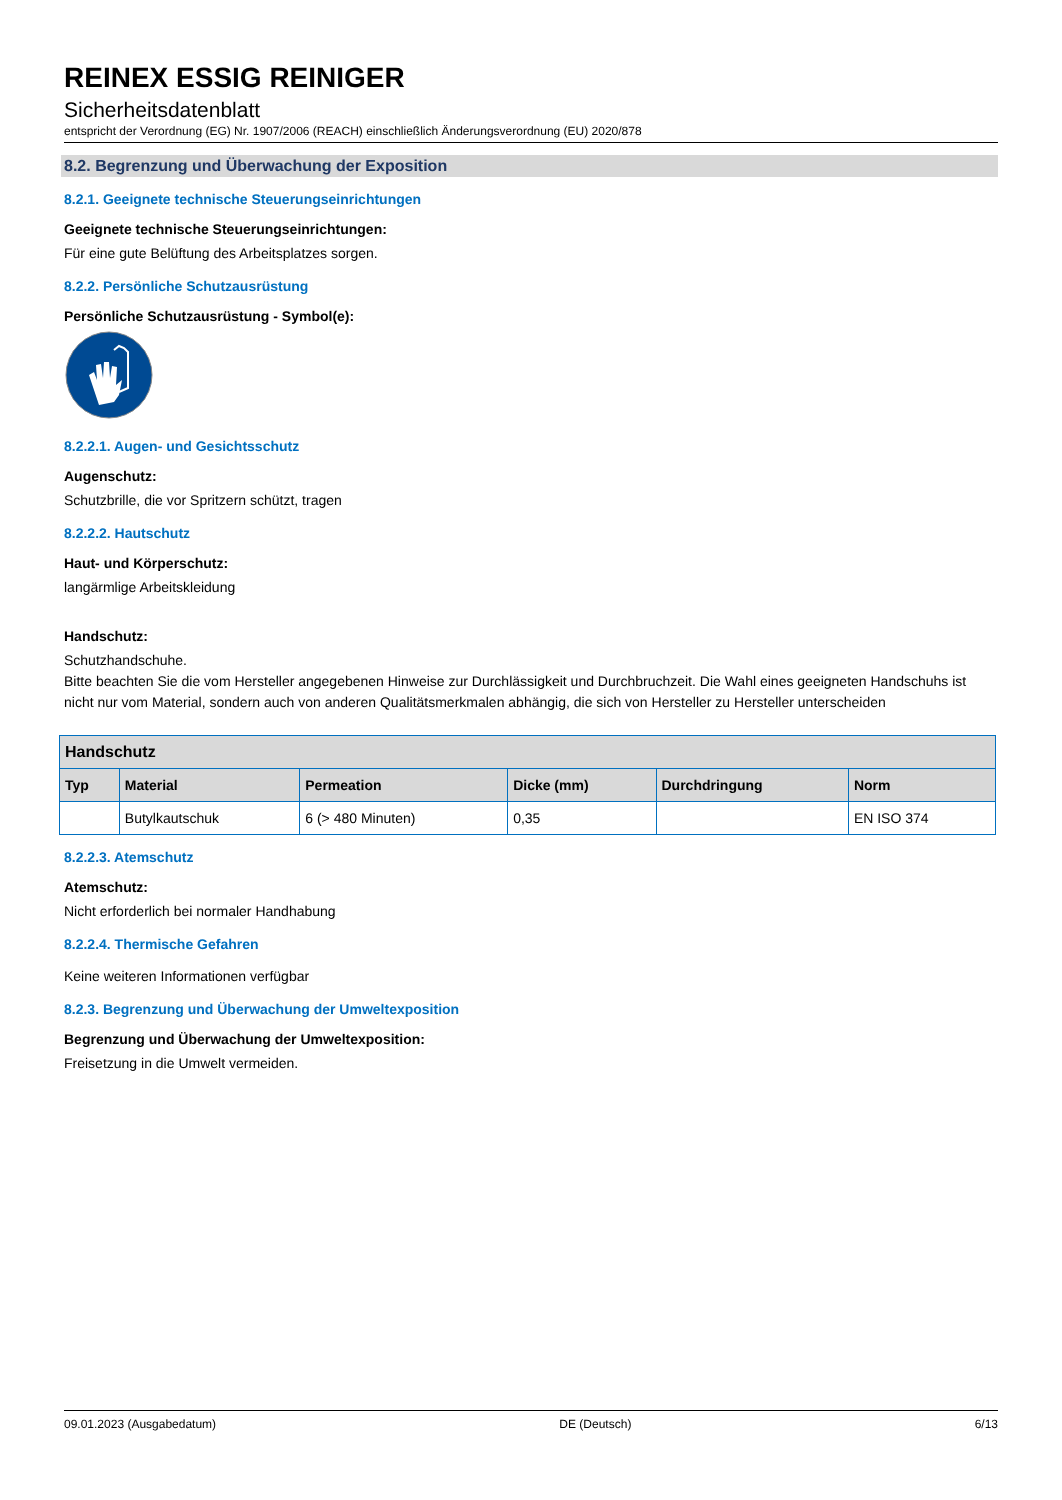REINEX ESSIG REINIGER
Sicherheitsdatenblatt
entspricht der Verordnung (EG) Nr. 1907/2006 (REACH) einschließlich Änderungsverordnung (EU) 2020/878
8.2. Begrenzung und Überwachung der Exposition
8.2.1. Geeignete technische Steuerungseinrichtungen
Geeignete technische Steuerungseinrichtungen:
Für eine gute Belüftung des Arbeitsplatzes sorgen.
8.2.2. Persönliche Schutzausrüstung
Persönliche Schutzausrüstung - Symbol(e):
8.2.2.1. Augen- und Gesichtsschutz
Augenschutz:
Schutzbrille, die vor Spritzern schützt, tragen
8.2.2.2. Hautschutz
Haut- und Körperschutz:
langärmlige Arbeitskleidung
Handschutz:
Schutzhandschuhe.
Bitte beachten Sie die vom Hersteller angegebenen Hinweise zur Durchlässigkeit und Durchbruchzeit. Die Wahl eines geeigneten Handschuhs ist nicht nur vom Material, sondern auch von anderen Qualitätsmerkmalen abhängig, die sich von Hersteller zu Hersteller unterscheiden
| Handschutz | | | | | |
| --- | --- | --- | --- | --- | --- |
| Typ | Material | Permeation | Dicke (mm) | Durchdringung | Norm |
| | Butylkautschuk | 6 (> 480 Minuten) | 0,35 | | EN ISO 374 |
8.2.2.3. Atemschutz
Atemschutz:
Nicht erforderlich bei normaler Handhabung
8.2.2.4. Thermische Gefahren
Keine weiteren Informationen verfügbar
8.2.3. Begrenzung und Überwachung der Umweltexposition
Begrenzung und Überwachung der Umweltexposition:
Freisetzung in die Umwelt vermeiden.
09.01.2023 (Ausgabedatum) DE (Deutsch) 6/13